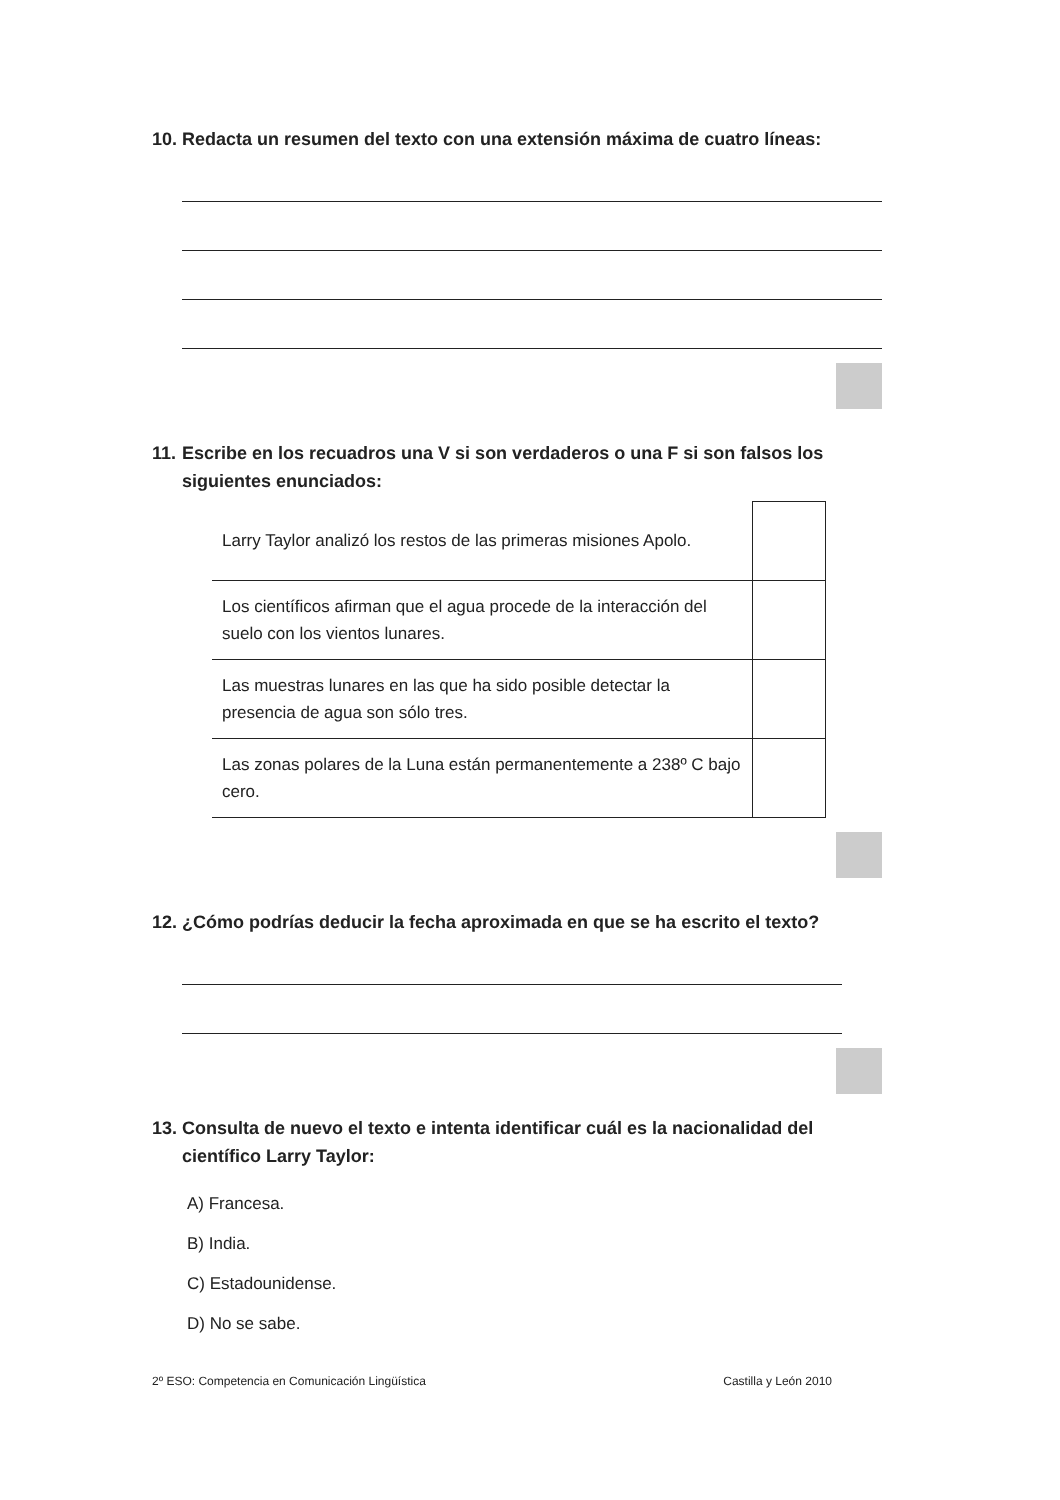10.
Redacta un resumen del texto con una extensión máxima de cuatro líneas:
11.
Escribe en los recuadros una V si son verdaderos o una F si son falsos los siguientes enunciados:
| Larry Taylor analizó los restos de las primeras misiones Apolo. | |
| Los científicos afirman que el agua procede de la interacción del suelo con los vientos lunares. | |
| Las muestras lunares en las que ha sido posible detectar la presencia de agua son sólo tres. | |
| Las zonas polares de la Luna están permanentemente a 238º C bajo cero. | |
12.
¿Cómo podrías deducir la fecha aproximada en que se ha escrito el texto?
13.
Consulta de nuevo el texto e intenta identificar cuál es la nacionalidad del científico Larry Taylor:
A) Francesa.
B) India.
C) Estadounidense.
D) No se sabe.
2º ESO: Competencia en Comunicación Lingüística Castilla y León 2010